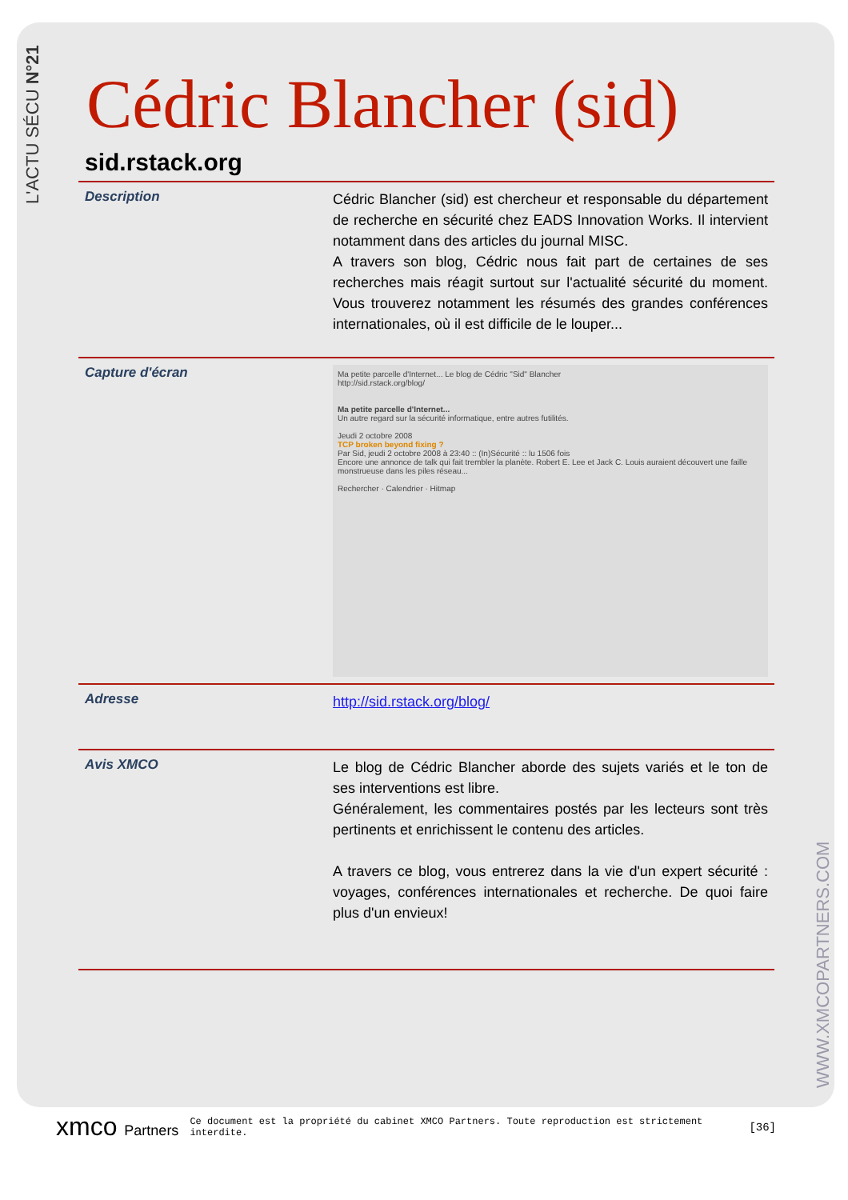L'ACTU SÉCU N°21
WWW.XMCOPARTNERS.COM
Cédric Blancher (sid)
sid.rstack.org
Description
Cédric Blancher (sid) est chercheur et responsable du département de recherche en sécurité chez EADS Innovation Works. Il intervient notamment dans des articles du journal MISC.
A travers son blog, Cédric nous fait part de certaines de ses recherches mais réagit surtout sur l'actualité sécurité du moment. Vous trouverez notamment les résumés des grandes conférences internationales, où il est difficile de le louper...
Capture d'écran
Ma petite parcelle d'Internet... Le blog de Cédric "Sid" Blancher
http://sid.rstack.org/blog/
Ma petite parcelle d'Internet...
Un autre regard sur la sécurité informatique, entre autres futilités.
Jeudi 2 octobre 2008
TCP broken beyond fixing ?
Par Sid, jeudi 2 octobre 2008 à 23:40 :: (In)Sécurité :: lu 1506 fois
Encore une annonce de talk qui fait trembler la planète. Robert E. Lee et Jack C. Louis auraient découvert une faille monstrueuse dans les piles réseau...
Rechercher · Calendrier · Hitmap
Adresse
http://sid.rstack.org/blog/
Avis XMCO
Le blog de Cédric Blancher aborde des sujets variés et le ton de ses interventions est libre.
Généralement, les commentaires postés par les lecteurs sont très pertinents et enrichissent le contenu des articles.
A travers ce blog, vous entrerez dans la vie d'un expert sécurité : voyages, conférences internationales et recherche. De quoi faire plus d'un envieux!
xmco Partners
Ce document est la propriété du cabinet XMCO Partners. Toute reproduction est strictement interdite.
[36]